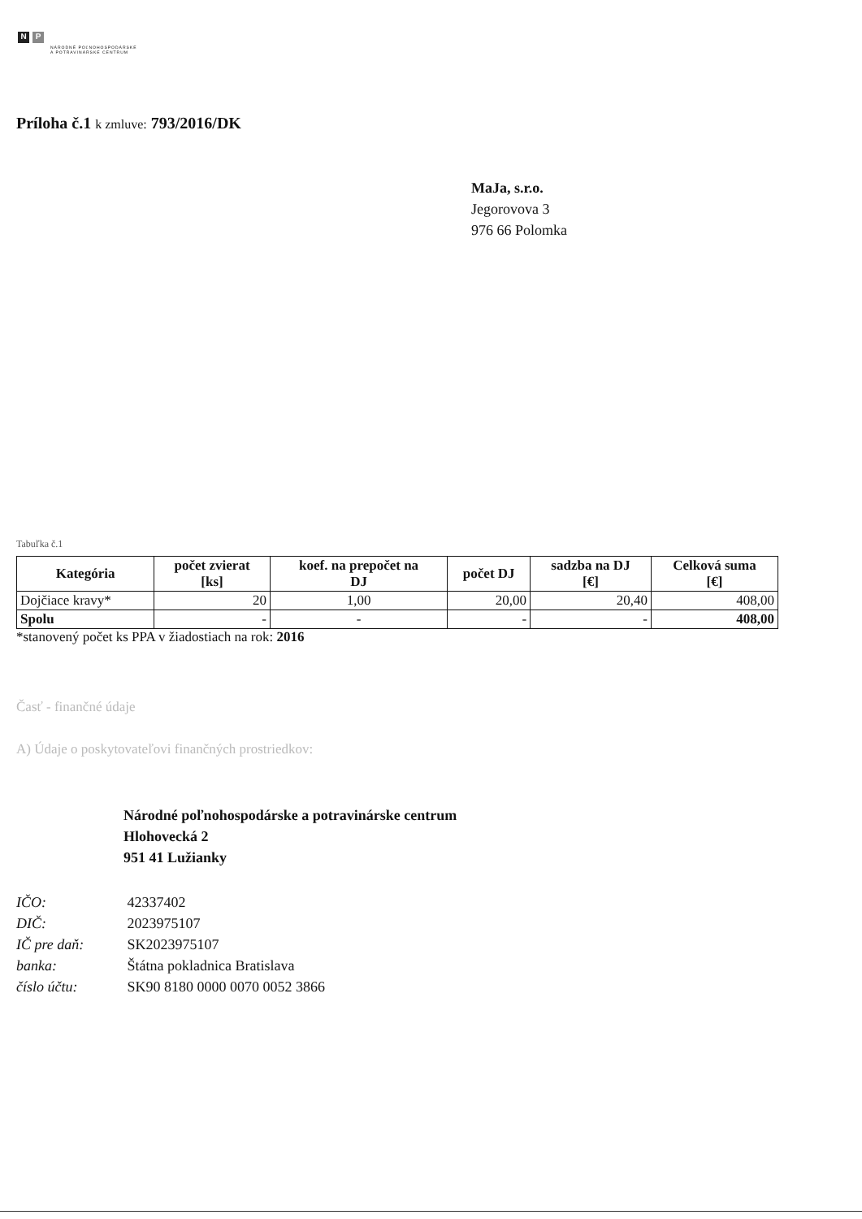N P
NÁRODNÉ POĽNOHOSPODÁRSKE
A POTRAVINÁRSKE CENTRUM
Príloha č.1 k zmluve: 793/2016/DK
MaJa, s.r.o.
Jegorovova 3
976 66 Polomka
Tabuľka č.1
| Kategória | počet zvierat [ks] | koef. na prepočet na DJ | počet DJ | sadzba na DJ [€] | Celková suma [€] |
| --- | --- | --- | --- | --- | --- |
| Dojčiace kravy* | 20 | 1,00 | 20,00 | 20,40 | 408,00 |
| Spolu | - | - | - | - | 408,00 |
*stanovený počet ks PPA v žiadostiach na rok: 2016
Časť - finančné údaje
A) Údaje o poskytovateľovi finančných prostriedkov:
Národné poľnohospodárske a potravinárske centrum
Hlohovecká 2
951 41 Lužianky
IČO: 42337402
DIČ: 2023975107
IČ pre daň: SK2023975107
banka: Štátna pokladnica Bratislava
číslo účtu: SK90 8180 0000 0070 0052 3866